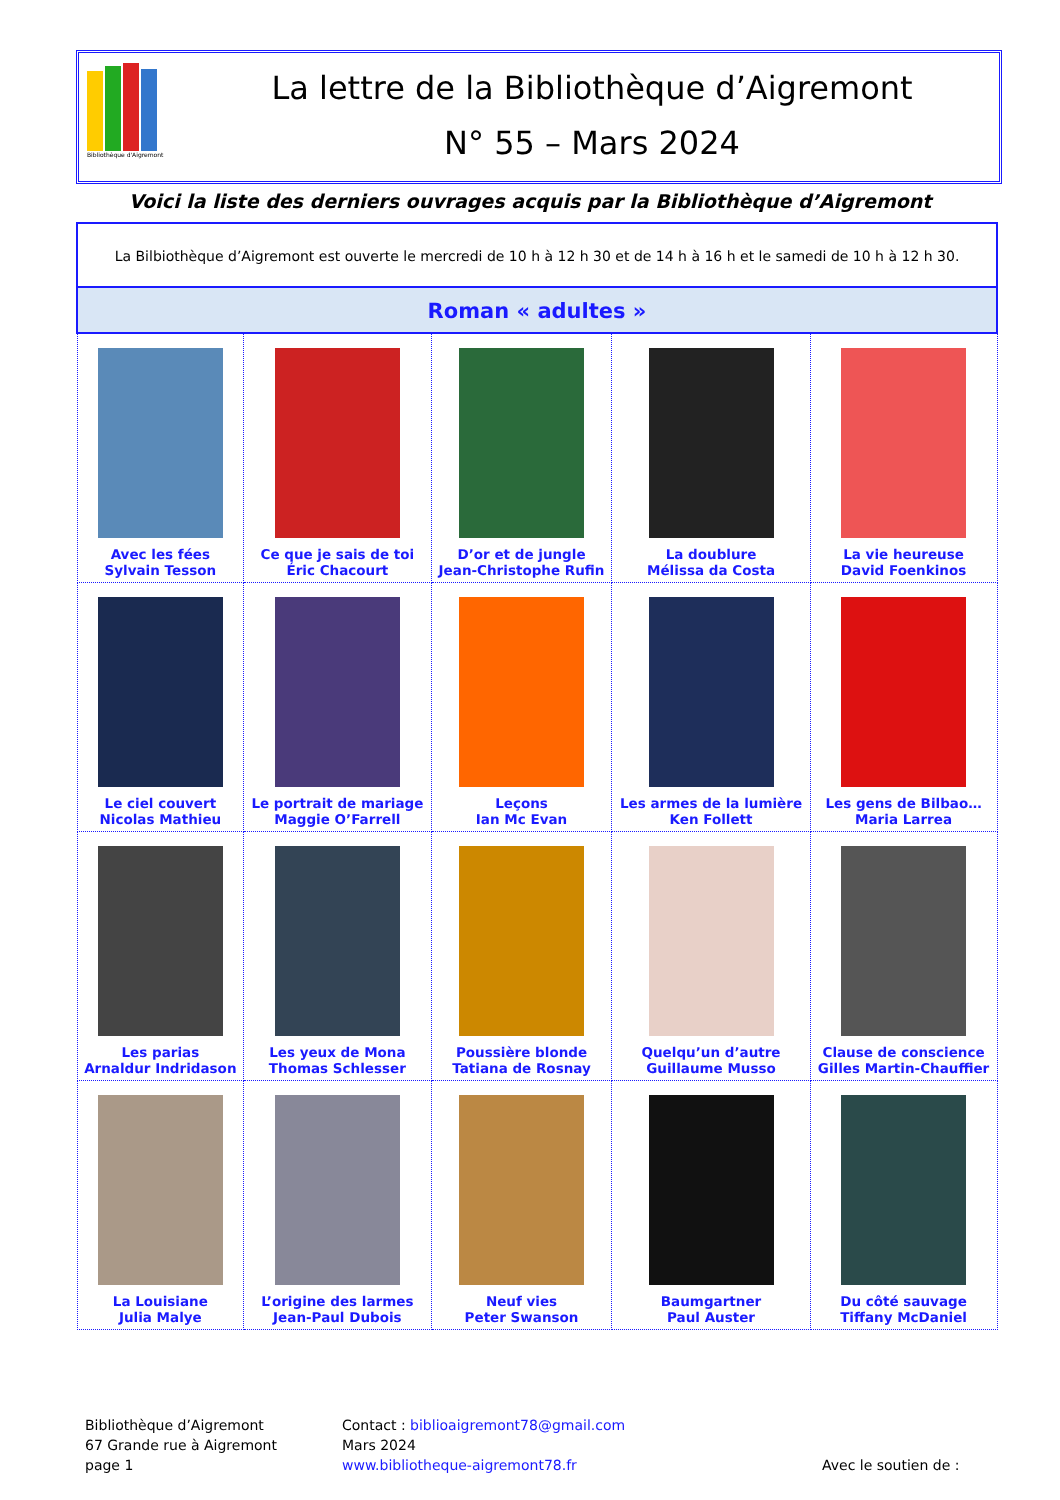Bibliothèque d'Aigremont
La lettre de la Bibliothèque d’Aigremont
N° 55 – Mars 2024
Voici la liste des derniers ouvrages acquis par la Bibliothèque d’Aigremont
| La Bilbiothèque d’Aigremont est ouverte le mercredi de 10 h à 12 h 30 et de 14 h à 16 h et le samedi de 10 h à 12 h 30. | | | | |
| Roman « adultes » | | | | |
| Avec les fées Sylvain Tesson | Ce que je sais de toi Éric Chacourt | D’or et de jungle Jean-Christophe Rufin | La doublure Mélissa da Costa | La vie heureuse David Foenkinos |
| Le ciel couvert Nicolas Mathieu | Le portrait de mariage Maggie O’Farrell | Leçons Ian Mc Evan | Les armes de la lumière Ken Follett | Les gens de Bilbao… Maria Larrea |
| Les parias Arnaldur Indridason | Les yeux de Mona Thomas Schlesser | Poussière blonde Tatiana de Rosnay | Quelqu’un d’autre Guillaume Musso | Clause de conscience Gilles Martin-Chauffier |
| La Louisiane Julia Malye | L’origine des larmes Jean-Paul Dubois | Neuf vies Peter Swanson | Baumgartner Paul Auster | Du côté sauvage Tiffany McDaniel |
Bibliothèque d’Aigremont
67 Grande rue à Aigremont
page 1
Contact : biblioaigremont78@gmail.com
Mars 2024
www.bibliotheque-aigremont78.fr
Avec le soutien de :